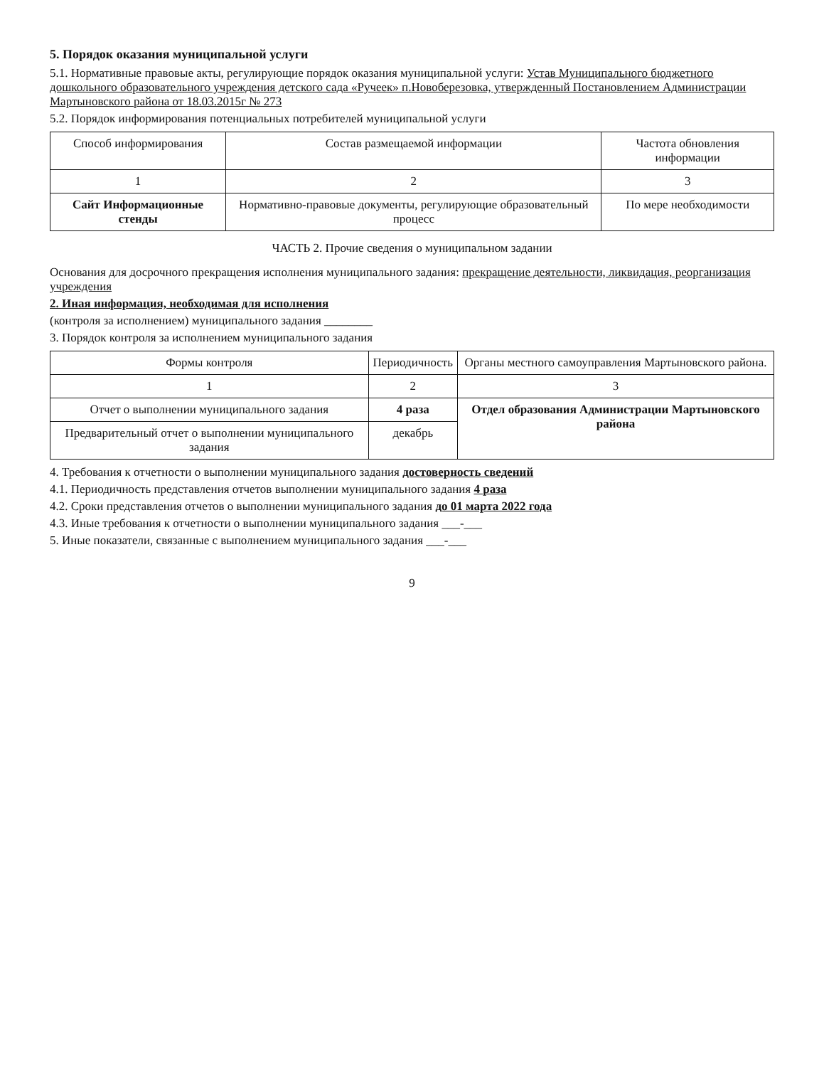5. Порядок оказания муниципальной услуги
5.1. Нормативные правовые акты, регулирующие порядок оказания муниципальной услуги: Устав Муниципального бюджетного дошкольного образовательного учреждения детского сада «Ручеек» п.Новоберезовка, утвержденный Постановлением Администрации Мартыновского района от 18.03.2015г № 273
5.2. Порядок информирования потенциальных потребителей муниципальной услуги
| Способ информирования | Состав размещаемой информации | Частота обновления информации |
| --- | --- | --- |
| 1 | 2 | 3 |
| Сайт Информационные стенды | Нормативно-правовые документы, регулирующие образовательный процесс | По мере необходимости |
ЧАСТЬ 2. Прочие сведения о муниципальном задании
Основания для досрочного прекращения исполнения муниципального задания: прекращение деятельности, ликвидация, реорганизация учреждения
2. Иная информация, необходимая для исполнения
(контроля за исполнением) муниципального задания ________
3. Порядок контроля за исполнением муниципального задания
| Формы контроля | Периодичность | Органы местного самоуправления Мартыновского района. |
| --- | --- | --- |
| 1 | 2 | 3 |
| Отчет о выполнении муниципального задания | 4 раза | Отдел образования Администрации Мартыновского района |
| Предварительный отчет о выполнении муниципального задания | декабрь | |
4. Требования к отчетности о выполнении муниципального задания достоверность сведений
4.1. Периодичность представления отчетов выполнении муниципального задания 4 раза
4.2. Сроки представления отчетов о выполнении муниципального задания до 01 марта 2022 года
4.3. Иные требования к отчетности о выполнении муниципального задания ___-___
5. Иные показатели, связанные с выполнением муниципального задания ___-___
9